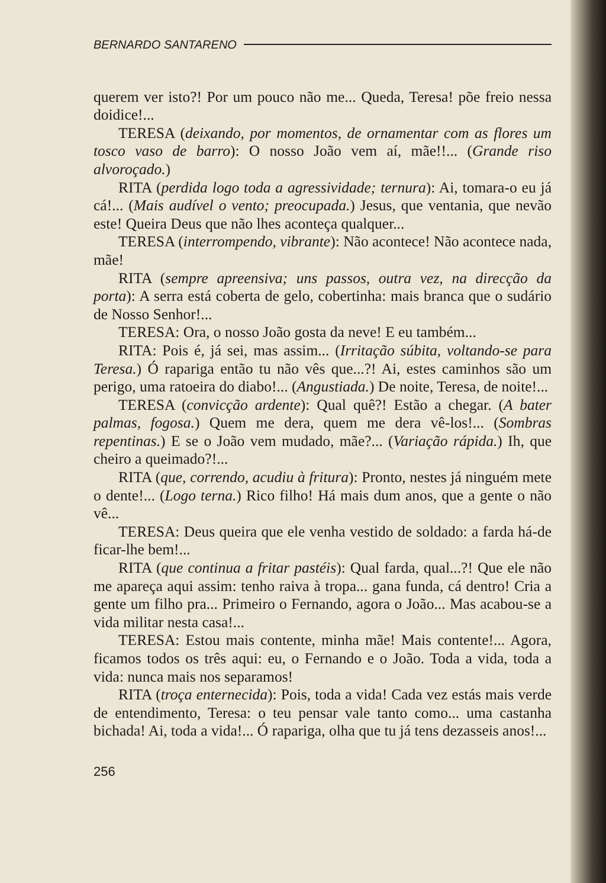BERNARDO SANTARENO
querem ver isto?! Por um pouco não me... Queda, Teresa! põe freio nessa doidice!...
TERESA (deixando, por momentos, de ornamentar com as flores um tosco vaso de barro): O nosso João vem aí, mãe!!... (Grande riso alvoroçado.)
RITA (perdida logo toda a agressividade; ternura): Ai, tomara-o eu já cá!... (Mais audível o vento; preocupada.) Jesus, que ventania, que nevão este! Queira Deus que não lhes aconteça qualquer...
TERESA (interrompendo, vibrante): Não acontece! Não acontece nada, mãe!
RITA (sempre apreensiva; uns passos, outra vez, na direcção da porta): A serra está coberta de gelo, cobertinha: mais branca que o sudário de Nosso Senhor!...
TERESA: Ora, o nosso João gosta da neve! E eu também...
RITA: Pois é, já sei, mas assim... (Irritação súbita, voltando-se para Teresa.) Ó rapariga então tu não vês que...?! Ai, estes caminhos são um perigo, uma ratoeira do diabo!... (Angustiada.) De noite, Teresa, de noite!...
TERESA (convicção ardente): Qual quê?! Estão a chegar. (A bater palmas, fogosa.) Quem me dera, quem me dera vê-los!... (Sombras repentinas.) E se o João vem mudado, mãe?... (Variação rápida.) Ih, que cheiro a queimado?!...
RITA (que, correndo, acudiu à fritura): Pronto, nestes já ninguém mete o dente!... (Logo terna.) Rico filho! Há mais dum anos, que a gente o não vê...
TERESA: Deus queira que ele venha vestido de soldado: a farda há-de ficar-lhe bem!...
RITA (que continua a fritar pastéis): Qual farda, qual...?! Que ele não me apareça aqui assim: tenho raiva à tropa... gana funda, cá dentro! Cria a gente um filho pra... Primeiro o Fernando, agora o João... Mas acabou-se a vida militar nesta casa!...
TERESA: Estou mais contente, minha mãe! Mais contente!... Agora, ficamos todos os três aqui: eu, o Fernando e o João. Toda a vida, toda a vida: nunca mais nos separamos!
RITA (troça enternecida): Pois, toda a vida! Cada vez estás mais verde de entendimento, Teresa: o teu pensar vale tanto como... uma castanha bichada! Ai, toda a vida!... Ó rapariga, olha que tu já tens dezasseis anos!...
256